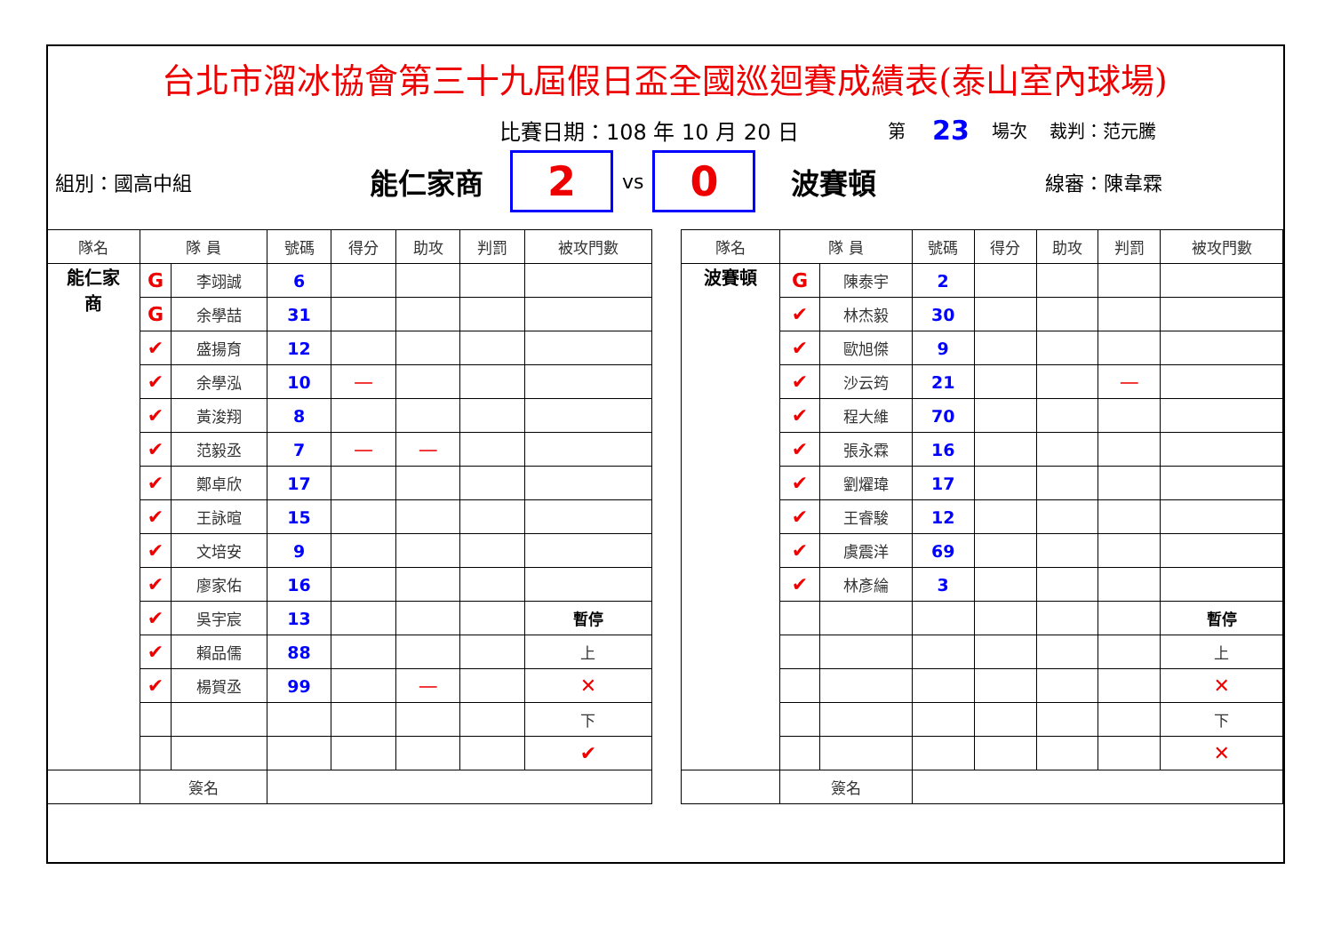台北市溜冰協會第三十九屆假日盃全國巡迴賽成績表(泰山室內球場)
比賽日期：108 年 10 月 20 日 第 23 場次 裁判：范元騰
組別：國高中組 能仁家商 2 vs 0 波賽頓 線審：陳韋霖
| 隊名 | 隊 員 | | 號碼 | 得分 | 助攻 | 判罰 | 被攻門數 |
| --- | --- | --- | --- | --- | --- | --- | --- |
| 能仁家 商 | G | 李翊誠 | 6 | | | | |
| | G | 余學喆 | 31 | | | | |
| | ✔ | 盛揚育 | 12 | | | | |
| | ✔ | 余學泓 | 10 | — | | | |
| | ✔ | 黃浚翔 | 8 | | | | |
| | ✔ | 范毅丞 | 7 | — | — | | |
| | ✔ | 鄭卓欣 | 17 | | | | |
| | ✔ | 王詠暄 | 15 | | | | |
| | ✔ | 文培安 | 9 | | | | |
| | ✔ | 廖家佑 | 16 | | | | |
| | ✔ | 吳宇宸 | 13 | | | | 暫停 |
| | ✔ | 賴品儒 | 88 | | | | 上 |
| | ✔ | 楊賀丞 | 99 | | — | | ✕ |
| | | | | | | | 下 |
| | | | | | | | ✔ |
| | 簽名 | | | | | | |
| 隊名 | 隊 員 | | 號碼 | 得分 | 助攻 | 判罰 | 被攻門數 |
| --- | --- | --- | --- | --- | --- | --- | --- |
| 波賽頓 | G | 陳泰宇 | 2 | | | | |
| | ✔ | 林杰毅 | 30 | | | | |
| | ✔ | 歐旭傑 | 9 | | | | |
| | ✔ | 沙云筠 | 21 | | | — | |
| | ✔ | 程大維 | 70 | | | | |
| | ✔ | 張永霖 | 16 | | | | |
| | ✔ | 劉燿瑋 | 17 | | | | |
| | ✔ | 王睿駿 | 12 | | | | |
| | ✔ | 虞震洋 | 69 | | | | |
| | ✔ | 林彥綸 | 3 | | | | |
| | | | | | | | 暫停 |
| | | | | | | | 上 |
| | | | | | | | ✕ |
| | | | | | | | 下 |
| | | | | | | | ✕ |
| | 簽名 | | | | | | |